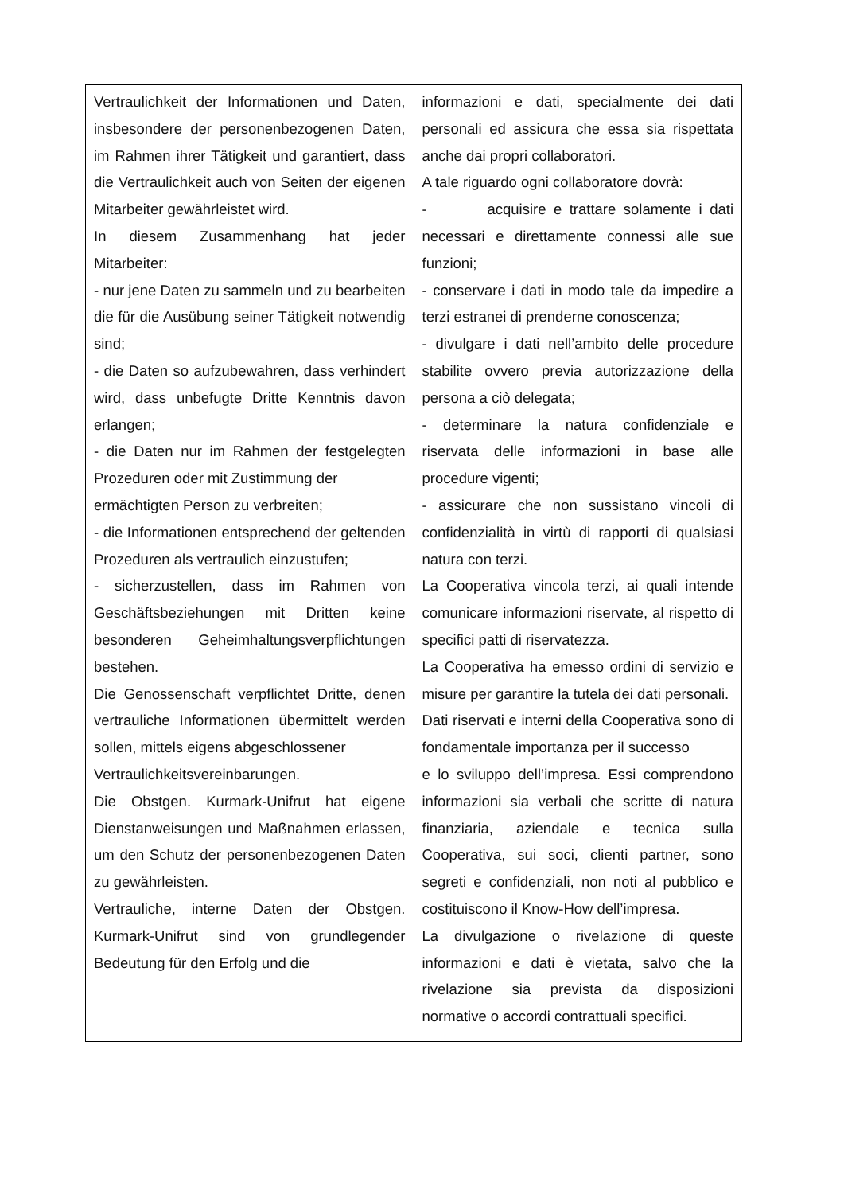| Vertraulichkeit der Informationen und Daten, insbesondere der personenbezogenen Daten, im Rahmen ihrer Tätigkeit und garantiert, dass die Vertraulichkeit auch von Seiten der eigenen Mitarbeiter gewährleistet wird. In diesem Zusammenhang hat jeder Mitarbeiter: - nur jene Daten zu sammeln und zu bearbeiten die für die Ausübung seiner Tätigkeit notwendig sind; - die Daten so aufzubewahren, dass verhindert wird, dass unbefugte Dritte Kenntnis davon erlangen; - die Daten nur im Rahmen der festgelegten Prozeduren oder mit Zustimmung der ermächtigten Person zu verbreiten; - die Informationen entsprechend der geltenden Prozeduren als vertraulich einzustufen; - sicherzustellen, dass im Rahmen von Geschäftsbeziehungen mit Dritten keine besonderen Geheimhaltungsverpflichtungen bestehen. Die Genossenschaft verpflichtet Dritte, denen vertrauliche Informationen übermittelt werden sollen, mittels eigens abgeschlossener Vertraulichkeitsvereinbarungen. Die Obstgen. Kurmark-Unifrut hat eigene Dienstanweisungen und Maßnahmen erlassen, um den Schutz der personenbezogenen Daten zu gewährleisten. Vertrauliche, interne Daten der Obstgen. Kurmark-Unifrut sind von grundlegender Bedeutung für den Erfolg und die | informazioni e dati, specialmente dei dati personali ed assicura che essa sia rispettata anche dai propri collaboratori. A tale riguardo ogni collaboratore dovrà: - acquisire e trattare solamente i dati necessari e direttamente connessi alle sue funzioni; - conservare i dati in modo tale da impedire a terzi estranei di prenderne conoscenza; - divulgare i dati nell’ambito delle procedure stabilite ovvero previa autorizzazione della persona a ciò delegata; - determinare la natura confidenziale e riservata delle informazioni in base alle procedure vigenti; - assicurare che non sussistano vincoli di confidenzialità in virtù di rapporti di qualsiasi natura con terzi. La Cooperativa vincola terzi, ai quali intende comunicare informazioni riservate, al rispetto di specifici patti di riservatezza. La Cooperativa ha emesso ordini di servizio e misure per garantire la tutela dei dati personali. Dati riservati e interni della Cooperativa sono di fondamentale importanza per il successo e lo sviluppo dell’impresa. Essi comprendono informazioni sia verbali che scritte di natura finanziaria, aziendale e tecnica sulla Cooperativa, sui soci, clienti partner, sono segreti e confidenziali, non noti al pubblico e costituiscono il Know-How dell’impresa. La divulgazione o rivelazione di queste informazioni e dati è vietata, salvo che la rivelazione sia prevista da disposizioni normative o accordi contrattuali specifici. |